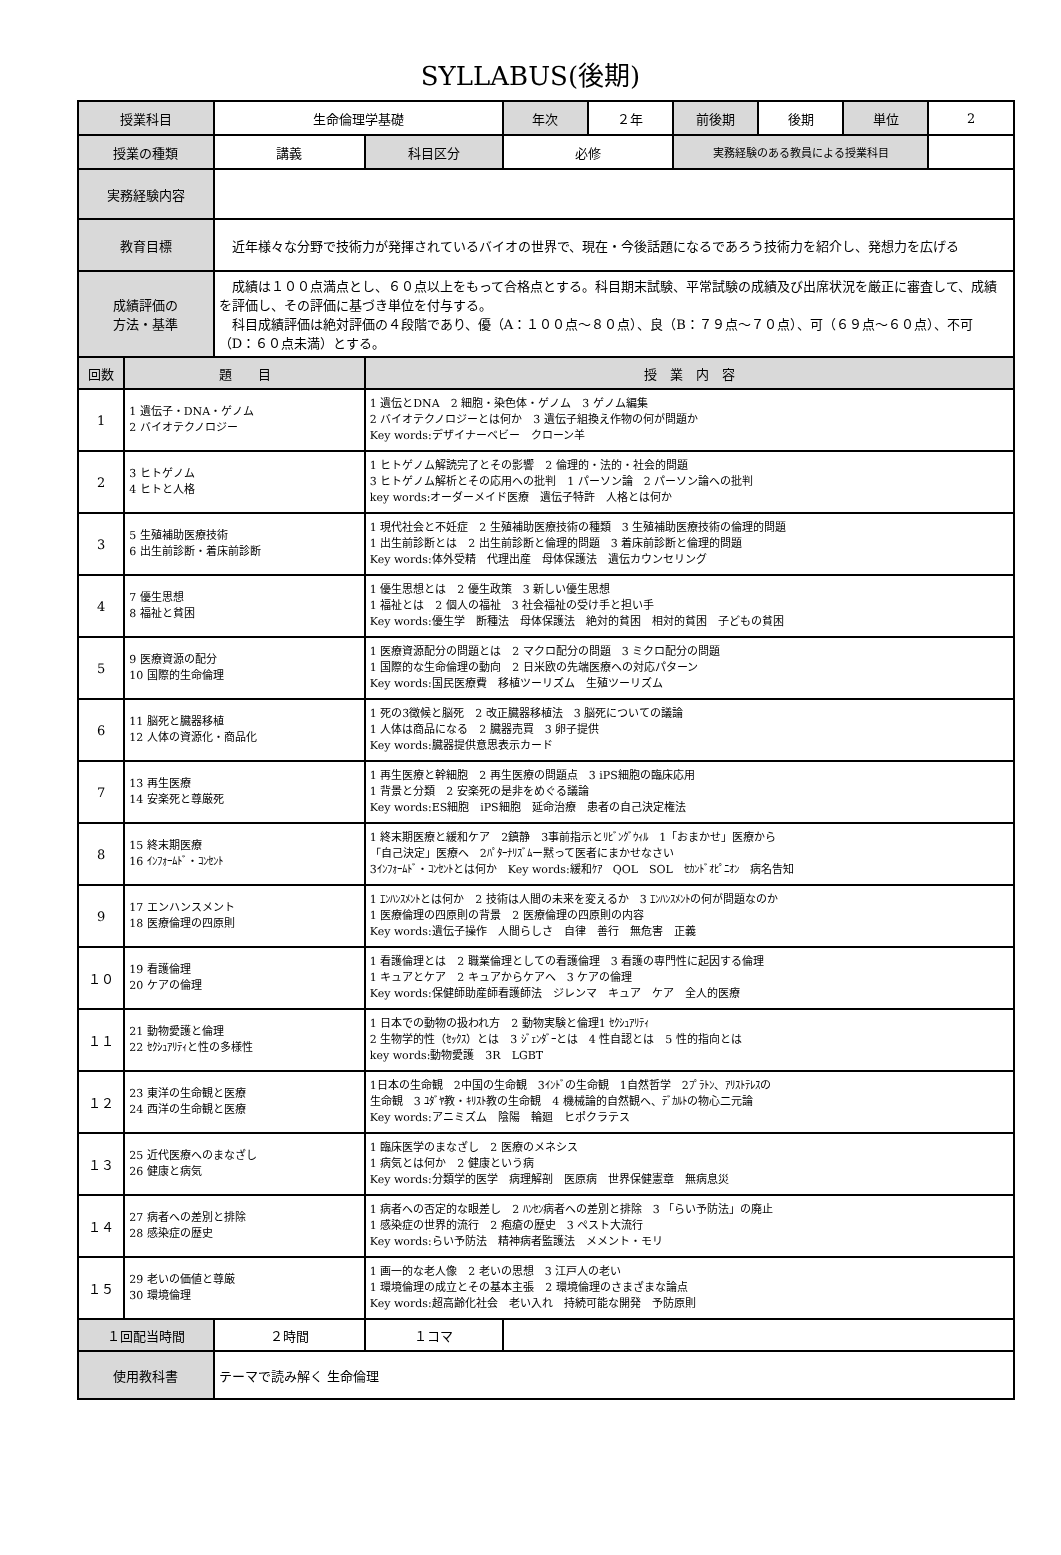SYLLABUS(後期)
| 授業科目 | | 生命倫理学基礎 | | 年次 | ２年 | 前後期 | 後期 | 単位 | 2 |
| 授業の種類 | | 講義 | 科目区分 | 必修 | | 実務経験のある教員による授業科目 | | | |
| 実務経験内容 | | | | | | | | | |
| 教育目標 | | 近年様々な分野で技術力が発揮されているバイオの世界で、現在・今後話題になるであろう技術力を紹介し、発想力を広げる | | | | | | | |
| 成績評価の 方法・基準 | | 成績は１００点満点とし、６０点以上をもって合格点とする。科目期末試験、平常試験の成績及び出席状況を厳正に審査して、成績を評価し、その評価に基づき単位を付与する。 科目成績評価は絶対評価の４段階であり、優（A：１００点～８０点）、良（B：７９点～７０点）、可（６９点～６０点）、不可（D：６０点未満）とする。 | | | | | | | |
| 回数 | 題 目 | | 授 業 内 容 | | | | | | |
| 1 | 1 遺伝子・DNA・ゲノム 2 バイオテクノロジー | | 1 遺伝とDNA 2 細胞・染色体・ゲノム 3 ゲノム編集 2 バイオテクノロジーとは何か 3 遺伝子組換え作物の何が問題か Key words:デザイナーベビー クローン羊 | | | | | | |
| 2 | 3 ヒトゲノム 4 ヒトと人格 | | 1 ヒトゲノム解読完了とその影響 2 倫理的・法的・社会的問題 3 ヒトゲノム解析とその応用への批判 1 パーソン論 2 パーソン論への批判 key words:オーダーメイド医療 遺伝子特許 人格とは何か | | | | | | |
| 3 | 5 生殖補助医療技術 6 出生前診断・着床前診断 | | 1 現代社会と不妊症 2 生殖補助医療技術の種類 3 生殖補助医療技術の倫理的問題 1 出生前診断とは 2 出生前診断と倫理的問題 3 着床前診断と倫理的問題 Key words:体外受精 代理出産 母体保護法 遺伝カウンセリング | | | | | | |
| 4 | 7 優生思想 8 福祉と貧困 | | 1 優生思想とは 2 優生政策 3 新しい優生思想 1 福祉とは 2 個人の福祉 3 社会福祉の受け手と担い手 Key words:優生学 断種法 母体保護法 絶対的貧困 相対的貧困 子どもの貧困 | | | | | | |
| 5 | 9 医療資源の配分 10 国際的生命倫理 | | 1 医療資源配分の問題とは 2 マクロ配分の問題 3 ミクロ配分の問題 1 国際的な生命倫理の動向 2 日米欧の先端医療への対応パターン Key words:国民医療費 移植ツーリズム 生殖ツーリズム | | | | | | |
| 6 | 11 脳死と臓器移植 12 人体の資源化・商品化 | | 1 死の3徴候と脳死 2 改正臓器移植法 3 脳死についての議論 1 人体は商品になる 2 臓器売買 3 卵子提供 Key words:臓器提供意思表示カード | | | | | | |
| 7 | 13 再生医療 14 安楽死と尊厳死 | | 1 再生医療と幹細胞 2 再生医療の問題点 3 iPS細胞の臨床応用 1 背景と分類 2 安楽死の是非をめぐる議論 Key words:ES細胞 iPS細胞 延命治療 患者の自己決定権法 | | | | | | |
| 8 | 15 終末期医療 16 ｲﾝﾌｫｰﾑﾄﾞ・ｺﾝｾﾝﾄ | | 1 終末期医療と緩和ケア 2鎮静 3事前指示とﾘﾋﾞﾝｸﾞｳｨﾙ 1「おまかせ」医療から 「自己決定」医療へ 2ﾊﾟﾀｰﾅﾘｽﾞﾑー黙って医者にまかせなさい 3ｲﾝﾌｫｰﾑﾄﾞ・ｺﾝｾﾝﾄとは何か Key words:緩和ｹｱ QOL SOL ｾｶﾝﾄﾞｵﾋﾟﾆｵﾝ 病名告知 | | | | | | |
| 9 | 17 エンハンスメント 18 医療倫理の四原則 | | 1 ｴﾝﾊﾝｽﾒﾝﾄとは何か 2 技術は人間の未来を変えるか 3 ｴﾝﾊﾝｽﾒﾝﾄの何が問題なのか 1 医療倫理の四原則の背景 2 医療倫理の四原則の内容 Key words:遺伝子操作 人間らしさ 自律 善行 無危害 正義 | | | | | | |
| １０ | 19 看護倫理 20 ケアの倫理 | | 1 看護倫理とは 2 職業倫理としての看護倫理 3 看護の専門性に起因する倫理 1 キュアとケア 2 キュアからケアへ 3 ケアの倫理 Key words:保健師助産師看護師法 ジレンマ キュア ケア 全人的医療 | | | | | | |
| １１ | 21 動物愛護と倫理 22 ｾｸｼｭｱﾘﾃｨと性の多様性 | | 1 日本での動物の扱われ方 2 動物実験と倫理1 ｾｸｼｭｱﾘﾃｨ 2 生物学的性（ｾｯｸｽ）とは 3 ｼﾞｪﾝﾀﾞｰとは 4 性自認とは 5 性的指向とは key words:動物愛護 3R LGBT | | | | | | |
| １２ | 23 東洋の生命観と医療 24 西洋の生命観と医療 | | 1日本の生命観 2中国の生命観 3ｲﾝﾄﾞの生命観 1自然哲学 2ﾌﾟﾗﾄﾝ、ｱﾘｽﾄﾃﾚｽの 生命観 3 ﾕﾀﾞﾔ教・ｷﾘｽﾄ教の生命観 4 機械論的自然観へ、ﾃﾞｶﾙﾄの物心二元論 Key words:アニミズム 陰陽 輪廻 ヒポクラテス | | | | | | |
| １３ | 25 近代医療へのまなざし 26 健康と病気 | | 1 臨床医学のまなざし 2 医療のメネシス 1 病気とは何か 2 健康という病 Key words:分類学的医学 病理解剖 医原病 世界保健憲章 無病息災 | | | | | | |
| １４ | 27 病者への差別と排除 28 感染症の歴史 | | 1 病者への否定的な眼差し 2 ﾊﾝｾﾝ病者への差別と排除 3 「らい予防法」の廃止 1 感染症の世界的流行 2 疱瘡の歴史 3 ペスト大流行 Key words:らい予防法 精神病者監護法 メメント・モリ | | | | | | |
| １５ | 29 老いの価値と尊厳 30 環境倫理 | | 1 画一的な老人像 2 老いの思想 3 江戸人の老い 1 環境倫理の成立とその基本主張 2 環境倫理のさまざまな論点 Key words:超高齢化社会 老い入れ 持続可能な開発 予防原則 | | | | | | |
| １回配当時間 | | ２時間 | １コマ | | | | | | |
| 使用教科書 | | テーマで読み解く 生命倫理 | | | | | | | |